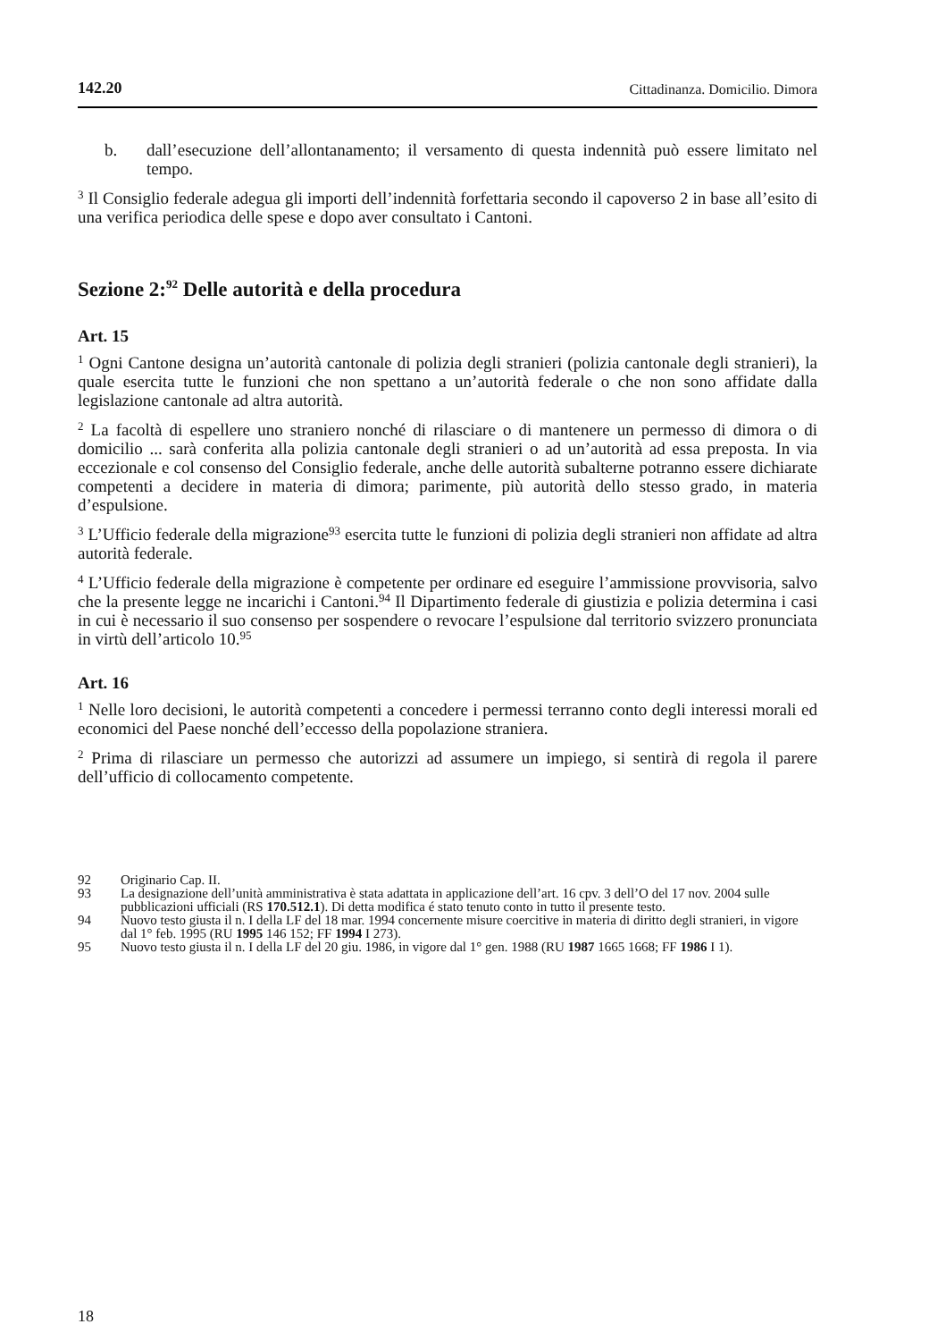142.20 Cittadinanza. Domicilio. Dimora
b. dall’esecuzione dell’allontanamento; il versamento di questa indennità può essere limitato nel tempo.
<sup>3</sup> Il Consiglio federale adegua gli importi dell’indennità forfettaria secondo il capoverso 2 in base all’esito di una verifica periodica delle spese e dopo aver consultato i Cantoni.
Sezione 2:<sup>92</sup> Delle autorità e della procedura
Art. 15
<sup>1</sup> Ogni Cantone designa un’autorità cantonale di polizia degli stranieri (polizia cantonale degli stranieri), la quale esercita tutte le funzioni che non spettano a un’autorità federale o che non sono affidate dalla legislazione cantonale ad altra autorità.
<sup>2</sup> La facoltà di espellere uno straniero nonché di rilasciare o di mantenere un permesso di dimora o di domicilio ... sarà conferita alla polizia cantonale degli stranieri o ad un’autorità ad essa preposta. In via eccezionale e col consenso del Consiglio federale, anche delle autorità subalterne potranno essere dichiarate competenti a decidere in materia di dimora; parimente, più autorità dello stesso grado, in materia d’espulsione.
<sup>3</sup> L’Ufficio federale della migrazione<sup>93</sup> esercita tutte le funzioni di polizia degli stranieri non affidate ad altra autorità federale.
<sup>4</sup> L’Ufficio federale della migrazione è competente per ordinare ed eseguire l’ammissione provvisoria, salvo che la presente legge ne incarichi i Cantoni.<sup>94</sup> Il Dipartimento federale di giustizia e polizia determina i casi in cui è necessario il suo consenso per sospendere o revocare l’espulsione dal territorio svizzero pronunciata in virtù dell’articolo 10.<sup>95</sup>
Art. 16
<sup>1</sup> Nelle loro decisioni, le autorità competenti a concedere i permessi terranno conto degli interessi morali ed economici del Paese nonché dell’eccesso della popolazione straniera.
<sup>2</sup> Prima di rilasciare un permesso che autorizzi ad assumere un impiego, si sentirà di regola il parere dell’ufficio di collocamento competente.
92 Originario Cap. II.
93 La designazione dell’unità amministrativa è stata adattata in applicazione dell’art. 16 cpv. 3 dell’O del 17 nov. 2004 sulle pubblicazioni ufficiali (RS 170.512.1). Di detta modifica é stato tenuto conto in tutto il presente testo.
94 Nuovo testo giusta il n. I della LF del 18 mar. 1994 concernente misure coercitive in materia di diritto degli stranieri, in vigore dal 1° feb. 1995 (RU 1995 146 152; FF 1994 I 273).
95 Nuovo testo giusta il n. I della LF del 20 giu. 1986, in vigore dal 1° gen. 1988 (RU 1987 1665 1668; FF 1986 I 1).
18